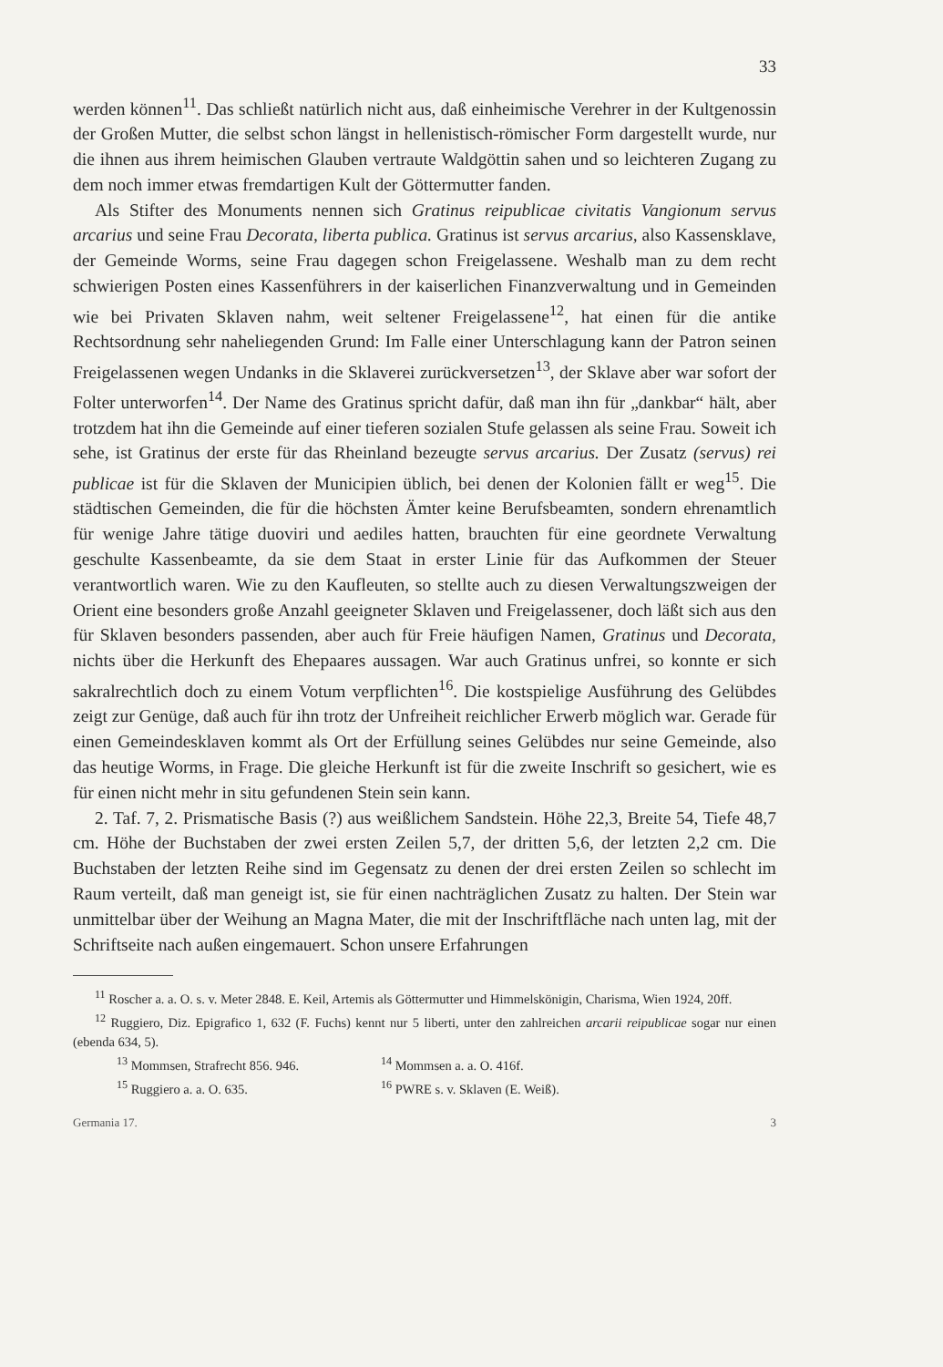33
werden können<sup>11</sup>. Das schließt natürlich nicht aus, daß einheimische Verehrer in der Kultgenossin der Großen Mutter, die selbst schon längst in hellenistisch-römischer Form dargestellt wurde, nur die ihnen aus ihrem heimischen Glauben vertraute Waldgöttin sahen und so leichteren Zugang zu dem noch immer etwas fremdartigen Kult der Göttermutter fanden.
Als Stifter des Monuments nennen sich Gratinus reipublicae civitatis Vangionum servus arcarius und seine Frau Decorata, liberta publica. Gratinus ist servus arcarius, also Kassensklave, der Gemeinde Worms, seine Frau dagegen schon Freigelassene. Weshalb man zu dem recht schwierigen Posten eines Kassenführers in der kaiserlichen Finanzverwaltung und in Gemeinden wie bei Privaten Sklaven nahm, weit seltener Freigelassene<sup>12</sup>, hat einen für die antike Rechtsordnung sehr naheliegenden Grund: Im Falle einer Unterschlagung kann der Patron seinen Freigelassenen wegen Undanks in die Sklaverei zurückversetzen<sup>13</sup>, der Sklave aber war sofort der Folter unterworfen<sup>14</sup>. Der Name des Gratinus spricht dafür, daß man ihn für „dankbar“ hält, aber trotzdem hat ihn die Gemeinde auf einer tieferen sozialen Stufe gelassen als seine Frau. Soweit ich sehe, ist Gratinus der erste für das Rheinland bezeugte servus arcarius. Der Zusatz (servus) rei publicae ist für die Sklaven der Municipien üblich, bei denen der Kolonien fällt er weg<sup>15</sup>. Die städtischen Gemeinden, die für die höchsten Ämter keine Berufsbeamten, sondern ehrenamtlich für wenige Jahre tätige duoviri und aediles hatten, brauchten für eine geordnete Verwaltung geschulte Kassenbeamte, da sie dem Staat in erster Linie für das Aufkommen der Steuer verantwortlich waren. Wie zu den Kaufleuten, so stellte auch zu diesen Verwaltungszweigen der Orient eine besonders große Anzahl geeigneter Sklaven und Freigelassener, doch läßt sich aus den für Sklaven besonders passenden, aber auch für Freie häufigen Namen, Gratinus und Decorata, nichts über die Herkunft des Ehepaares aussagen. War auch Gratinus unfrei, so konnte er sich sakralrechtlich doch zu einem Votum verpflichten<sup>16</sup>. Die kostspielige Ausführung des Gelübdes zeigt zur Genüge, daß auch für ihn trotz der Unfreiheit reichlicher Erwerb möglich war. Gerade für einen Gemeindesklaven kommt als Ort der Erfüllung seines Gelübdes nur seine Gemeinde, also das heutige Worms, in Frage. Die gleiche Herkunft ist für die zweite Inschrift so gesichert, wie es für einen nicht mehr in situ gefundenen Stein sein kann.
2. Taf. 7, 2. Prismatische Basis (?) aus weißlichem Sandstein. Höhe 22,3, Breite 54, Tiefe 48,7 cm. Höhe der Buchstaben der zwei ersten Zeilen 5,7, der dritten 5,6, der letzten 2,2 cm. Die Buchstaben der letzten Reihe sind im Gegensatz zu denen der drei ersten Zeilen so schlecht im Raum verteilt, daß man geneigt ist, sie für einen nachträglichen Zusatz zu halten. Der Stein war unmittelbar über der Weihung an Magna Mater, die mit der Inschriftfläche nach unten lag, mit der Schriftseite nach außen eingemauert. Schon unsere Erfahrungen
<sup>11</sup> Roscher a. a. O. s. v. Meter 2848. E. Keil, Artemis als Göttermutter und Himmelskönigin, Charisma, Wien 1924, 20ff.
<sup>12</sup> Ruggiero, Diz. Epigrafico 1, 632 (F. Fuchs) kennt nur 5 liberti, unter den zahlreichen arcarii reipublicae sogar nur einen (ebenda 634, 5).
<sup>13</sup> Mommsen, Strafrecht 856. 946. <sup>14</sup> Mommsen a. a. O. 416f.
<sup>15</sup> Ruggiero a. a. O. 635. <sup>16</sup> PWRE s. v. Sklaven (E. Weiß).
Germania 17. 3